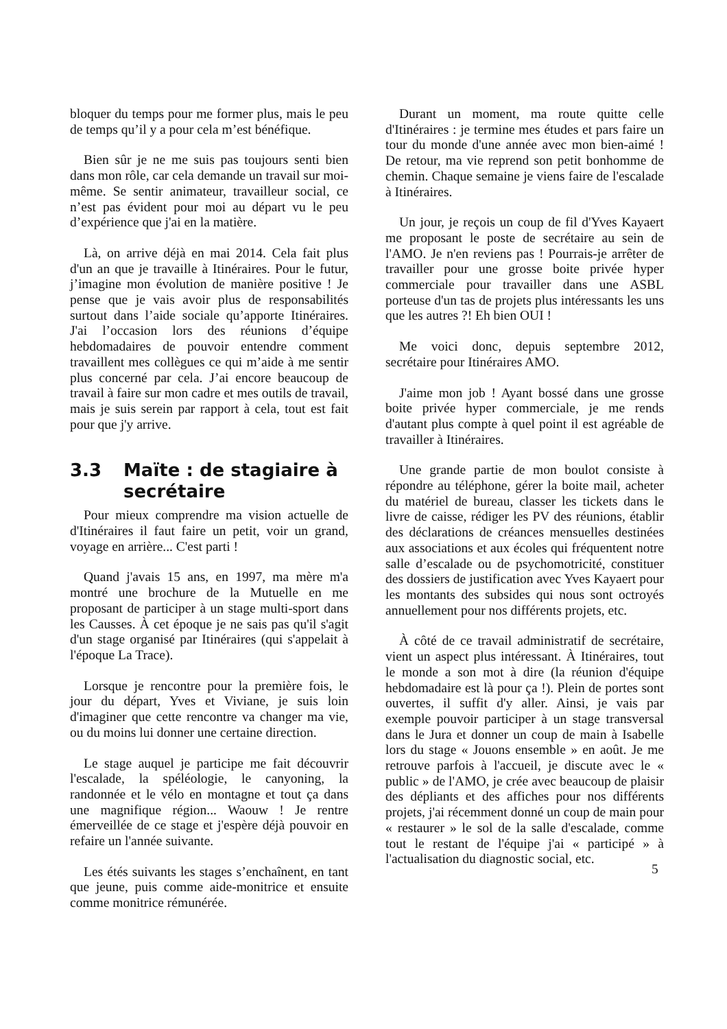bloquer du temps pour me former plus, mais le peu de temps qu’il y a pour cela m’est bénéfique.
Bien sûr je ne me suis pas toujours senti bien dans mon rôle, car cela demande un travail sur moi-même. Se sentir animateur, travailleur social, ce n’est pas évident pour moi au départ vu le peu d’expérience que j'ai en la matière.
Là, on arrive déjà en mai 2014. Cela fait plus d'un an que je travaille à Itinéraires. Pour le futur, j’imagine mon évolution de manière positive ! Je pense que je vais avoir plus de responsabilités surtout dans l’aide sociale qu’apporte Itinéraires. J'ai l’occasion lors des réunions d’équipe hebdomadaires de pouvoir entendre comment travaillent mes collègues ce qui m’aide à me sentir plus concerné par cela. J’ai encore beaucoup de travail à faire sur mon cadre et mes outils de travail, mais je suis serein par rapport à cela, tout est fait pour que j'y arrive.
3.3 Maïte : de stagiaire à secrétaire
Pour mieux comprendre ma vision actuelle de d'Itinéraires il faut faire un petit, voir un grand, voyage en arrière... C'est parti !
Quand j'avais 15 ans, en 1997, ma mère m'a montré une brochure de la Mutuelle en me proposant de participer à un stage multi-sport dans les Causses. À cet époque je ne sais pas qu'il s'agit d'un stage organisé par Itinéraires (qui s'appelait à l'époque La Trace).
Lorsque je rencontre pour la première fois, le jour du départ, Yves et Viviane, je suis loin d'imaginer que cette rencontre va changer ma vie, ou du moins lui donner une certaine direction.
Le stage auquel je participe me fait découvrir l'escalade, la spéléologie, le canyoning, la randonnée et le vélo en montagne et tout ça dans une magnifique région... Waouw ! Je rentre émerveillée de ce stage et j'espère déjà pouvoir en refaire un l'année suivante.
Les étés suivants les stages s’enchaînent, en tant que jeune, puis comme aide-monitrice et ensuite comme monitrice rémunérée.
Durant un moment, ma route quitte celle d'Itinéraires : je termine mes études et pars faire un tour du monde d'une année avec mon bien-aimé ! De retour, ma vie reprend son petit bonhomme de chemin. Chaque semaine je viens faire de l'escalade à Itinéraires.
Un jour, je reçois un coup de fil d'Yves Kayaert me proposant le poste de secrétaire au sein de l'AMO. Je n'en reviens pas ! Pourrais-je arrêter de travailler pour une grosse boite privée hyper commerciale pour travailler dans une ASBL porteuse d'un tas de projets plus intéressants les uns que les autres ?! Eh bien OUI !
Me voici donc, depuis septembre 2012, secrétaire pour Itinéraires AMO.
J'aime mon job ! Ayant bossé dans une grosse boite privée hyper commerciale, je me rends d'autant plus compte à quel point il est agréable de travailler à Itinéraires.
Une grande partie de mon boulot consiste à répondre au téléphone, gérer la boite mail, acheter du matériel de bureau, classer les tickets dans le livre de caisse, rédiger les PV des réunions, établir des déclarations de créances mensuelles destinées aux associations et aux écoles qui fréquentent notre salle d’escalade ou de psychomotricité, constituer des dossiers de justification avec Yves Kayaert pour les montants des subsides qui nous sont octroyés annuellement pour nos différents projets, etc.
À côté de ce travail administratif de secrétaire, vient un aspect plus intéressant. À Itinéraires, tout le monde a son mot à dire (la réunion d'équipe hebdomadaire est là pour ça !). Plein de portes sont ouvertes, il suffit d'y aller. Ainsi, je vais par exemple pouvoir participer à un stage transversal dans le Jura et donner un coup de main à Isabelle lors du stage « Jouons ensemble » en août. Je me retrouve parfois à l'accueil, je discute avec le « public » de l'AMO, je crée avec beaucoup de plaisir des dépliants et des affiches pour nos différents projets, j'ai récemment donné un coup de main pour « restaurer » le sol de la salle d'escalade, comme tout le restant de l'équipe j'ai « participé » à l'actualisation du diagnostic social, etc.
5